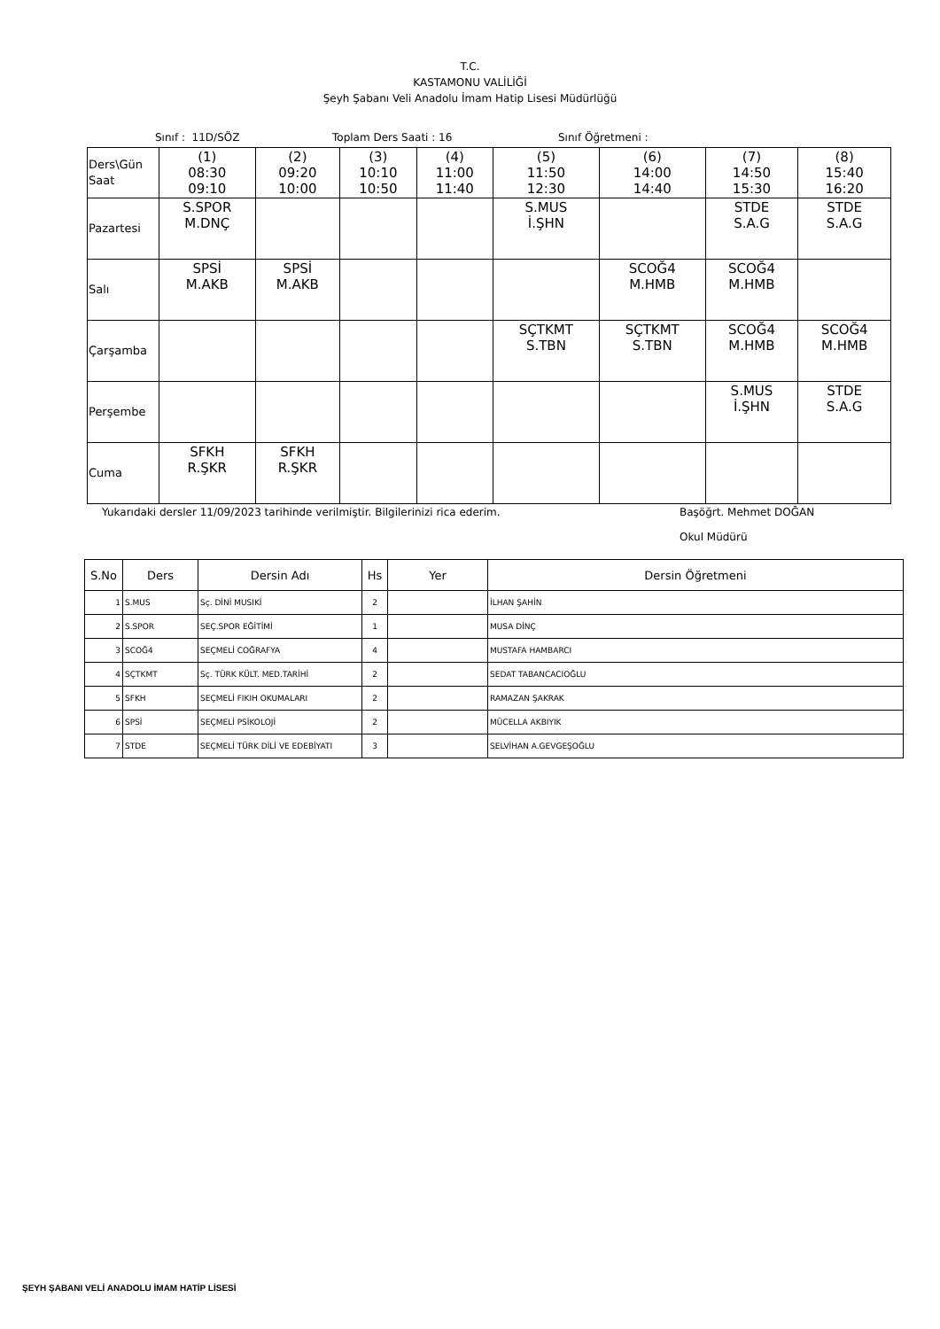T.C.
KASTAMONU VALİLİĞİ
Şeyh Şabanı Veli Anadolu İmam Hatip Lisesi Müdürlüğü
Sınıf : 11D/SÖZ Toplam Ders Saati : 16 Sınıf Öğretmeni :
| Ders\Gün Saat | (1) 08:30 09:10 | (2) 09:20 10:00 | (3) 10:10 10:50 | (4) 11:00 11:40 | (5) 11:50 12:30 | (6) 14:00 14:40 | (7) 14:50 15:30 | (8) 15:40 16:20 |
| Pazartesi | S.SPOR M.DNÇ | | | | S.MUS İ.ŞHN | | STDE S.A.G | STDE S.A.G |
| Salı | SPSİ M.AKB | SPSİ M.AKB | | | | SCOĞ4 M.HMB | SCOĞ4 M.HMB | |
| Çarşamba | | | | | SÇTKMT S.TBN | SÇTKMT S.TBN | SCOĞ4 M.HMB | SCOĞ4 M.HMB |
| Perşembe | | | | | | | S.MUS İ.ŞHN | STDE S.A.G |
| Cuma | SFKH R.ŞKR | SFKH R.ŞKR | | | | | | |
Yukarıdaki dersler 11/09/2023 tarihinde verilmiştir. Bilgilerinizi rica ederim. Başöğrt. Mehmet DOĞAN
Okul Müdürü
| S.No | Ders | Dersin Adı | Hs | Yer | Dersin Öğretmeni |
| --- | --- | --- | --- | --- | --- |
| 1 | S.MUS | Sç. DİNİ MUSIKİ | 2 | | İLHAN ŞAHİN |
| 2 | S.SPOR | SEÇ.SPOR EĞİTİMİ | 1 | | MUSA DİNÇ |
| 3 | SCOĞ4 | SEÇMELİ COĞRAFYA | 4 | | MUSTAFA HAMBARCI |
| 4 | SÇTKMT | Sç. TÜRK KÜLT. MED.TARİHİ | 2 | | SEDAT TABANCACIOĞLU |
| 5 | SFKH | SEÇMELİ FIKIH OKUMALARI | 2 | | RAMAZAN ŞAKRAK |
| 6 | SPSİ | SEÇMELİ PSİKOLOJİ | 2 | | MÜCELLA AKBIYIK |
| 7 | STDE | SEÇMELİ TÜRK DİLİ VE EDEBİYATI | 3 | | SELVİHAN A.GEVGEŞOĞLU |
ŞEYH ŞABANI VELİ ANADOLU İMAM HATİP LİSESİ